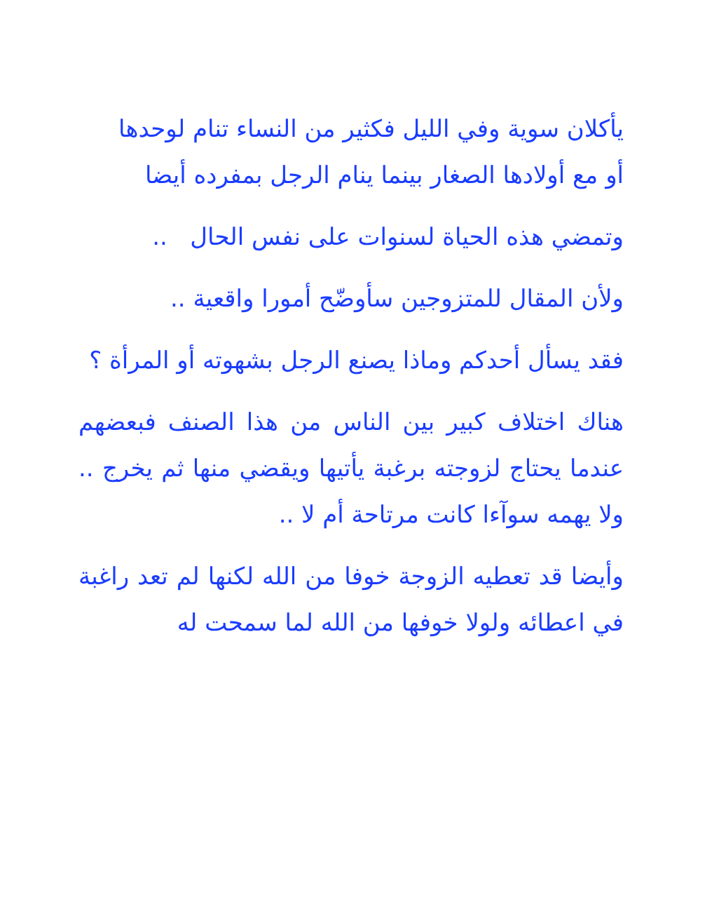يأكلان سوية وفي الليل فكثير من النساء تنام لوحدها
أو مع أولادها الصغار بينما ينام الرجل بمفرده أيضا
وتمضي هذه الحياة لسنوات على نفس الحال ..
ولأن المقال للمتزوجين سأوضّح أمورا واقعية ..
فقد يسأل أحدكم وماذا يصنع الرجل بشهوته أو المرأة ؟
هناك اختلاف كبير بين الناس من هذا الصنف فبعضهم عندما يحتاج لزوجته برغبة يأتيها ويقضي منها ثم يخرج .. ولا يهمه سوآءا كانت مرتاحة أم لا ..
وأيضا قد تعطيه الزوجة خوفا من الله لكنها لم تعد راغبة في اعطائه ولولا خوفها من الله لما سمحت له